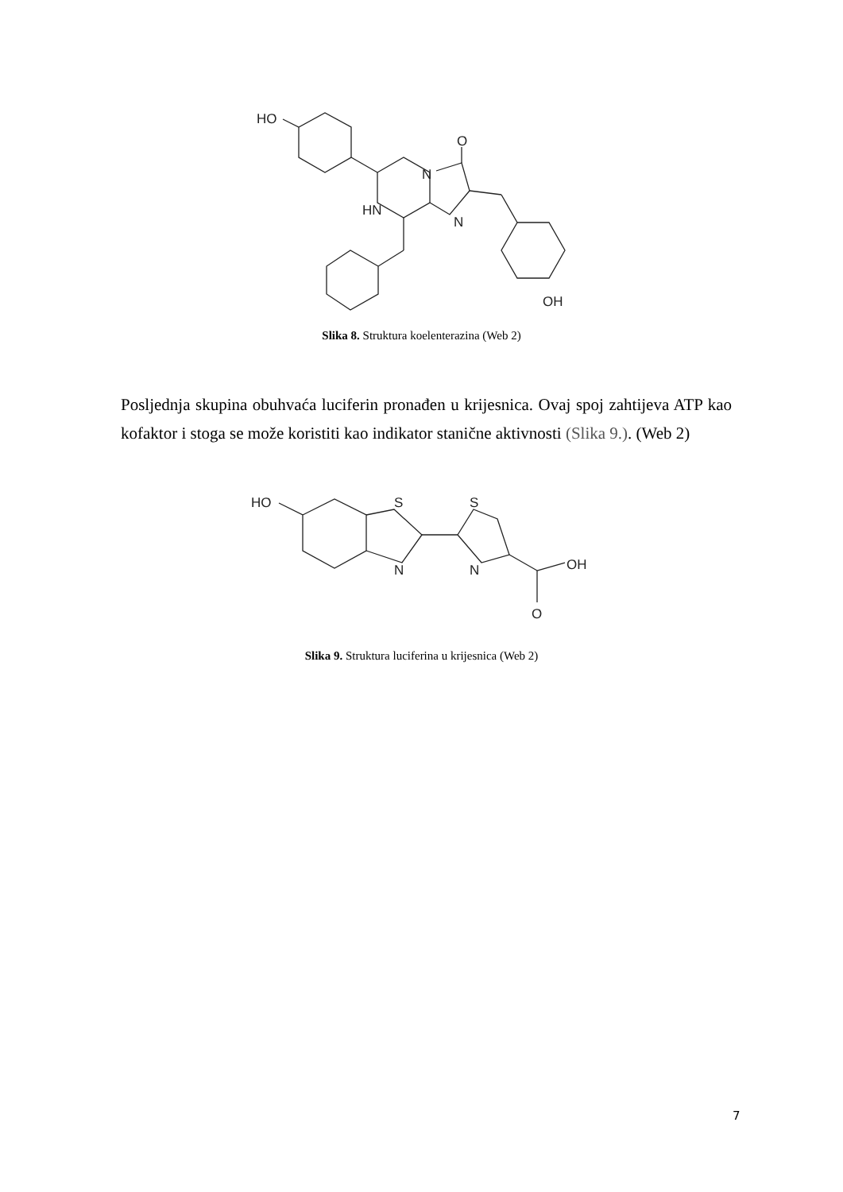HO
N
O
HN
N
OH
Slika 8. Struktura koelenterazina (Web 2)
Posljednja skupina obuhvaća luciferin pronađen u krijesnica. Ovaj spoj zahtijeva ATP kao kofaktor i stoga se može koristiti kao indikator stanične aktivnosti (Slika 9.). (Web 2)
HO
S
N
S
N
OH
O
Slika 9. Struktura luciferina u krijesnica (Web 2)
7